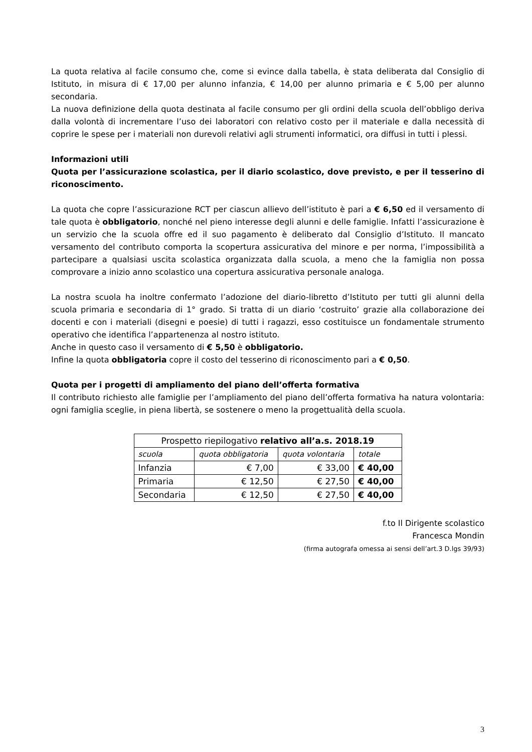La quota relativa al facile consumo che, come si evince dalla tabella, è stata deliberata dal Consiglio di Istituto, in misura di € 17,00 per alunno infanzia, € 14,00 per alunno primaria e € 5,00 per alunno secondaria.
La nuova definizione della quota destinata al facile consumo per gli ordini della scuola dell’obbligo deriva dalla volontà di incrementare l’uso dei laboratori con relativo costo per il materiale e dalla necessità di coprire le spese per i materiali non durevoli relativi agli strumenti informatici, ora diffusi in tutti i plessi.
Informazioni utili
Quota per l’assicurazione scolastica, per il diario scolastico, dove previsto, e per il tesserino di riconoscimento.
La quota che copre l’assicurazione RCT per ciascun allievo dell’istituto è pari a € 6,50 ed il versamento di tale quota è obbligatorio, nonché nel pieno interesse degli alunni e delle famiglie. Infatti l’assicurazione è un servizio che la scuola offre ed il suo pagamento è deliberato dal Consiglio d’Istituto. Il mancato versamento del contributo comporta la scopertura assicurativa del minore e per norma, l’impossibilità a partecipare a qualsiasi uscita scolastica organizzata dalla scuola, a meno che la famiglia non possa comprovare a inizio anno scolastico una copertura assicurativa personale analoga.
La nostra scuola ha inoltre confermato l’adozione del diario-libretto d’Istituto per tutti gli alunni della scuola primaria e secondaria di 1° grado. Si tratta di un diario ‘costruito’ grazie alla collaborazione dei docenti e con i materiali (disegni e poesie) di tutti i ragazzi, esso costituisce un fondamentale strumento operativo che identifica l’appartenenza al nostro istituto.
Anche in questo caso il versamento di € 5,50 è obbligatorio.
Infine la quota obbligatoria copre il costo del tesserino di riconoscimento pari a € 0,50.
Quota per i progetti di ampliamento del piano dell’offerta formativa
Il contributo richiesto alle famiglie per l’ampliamento del piano dell’offerta formativa ha natura volontaria: ogni famiglia sceglie, in piena libertà, se sostenere o meno la progettualità della scuola.
| Prospetto riepilogativo relativo all’a.s. 2018.19 | | | |
| --- | --- | --- | --- |
| scuola | quota obbligatoria | quota volontaria | totale |
| Infanzia | € 7,00 | € 33,00 | € 40,00 |
| Primaria | € 12,50 | € 27,50 | € 40,00 |
| Secondaria | € 12,50 | € 27,50 | € 40,00 |
f.to Il Dirigente scolastico
Francesca Mondin
(firma autografa omessa ai sensi dell’art.3 D.lgs 39/93)
3